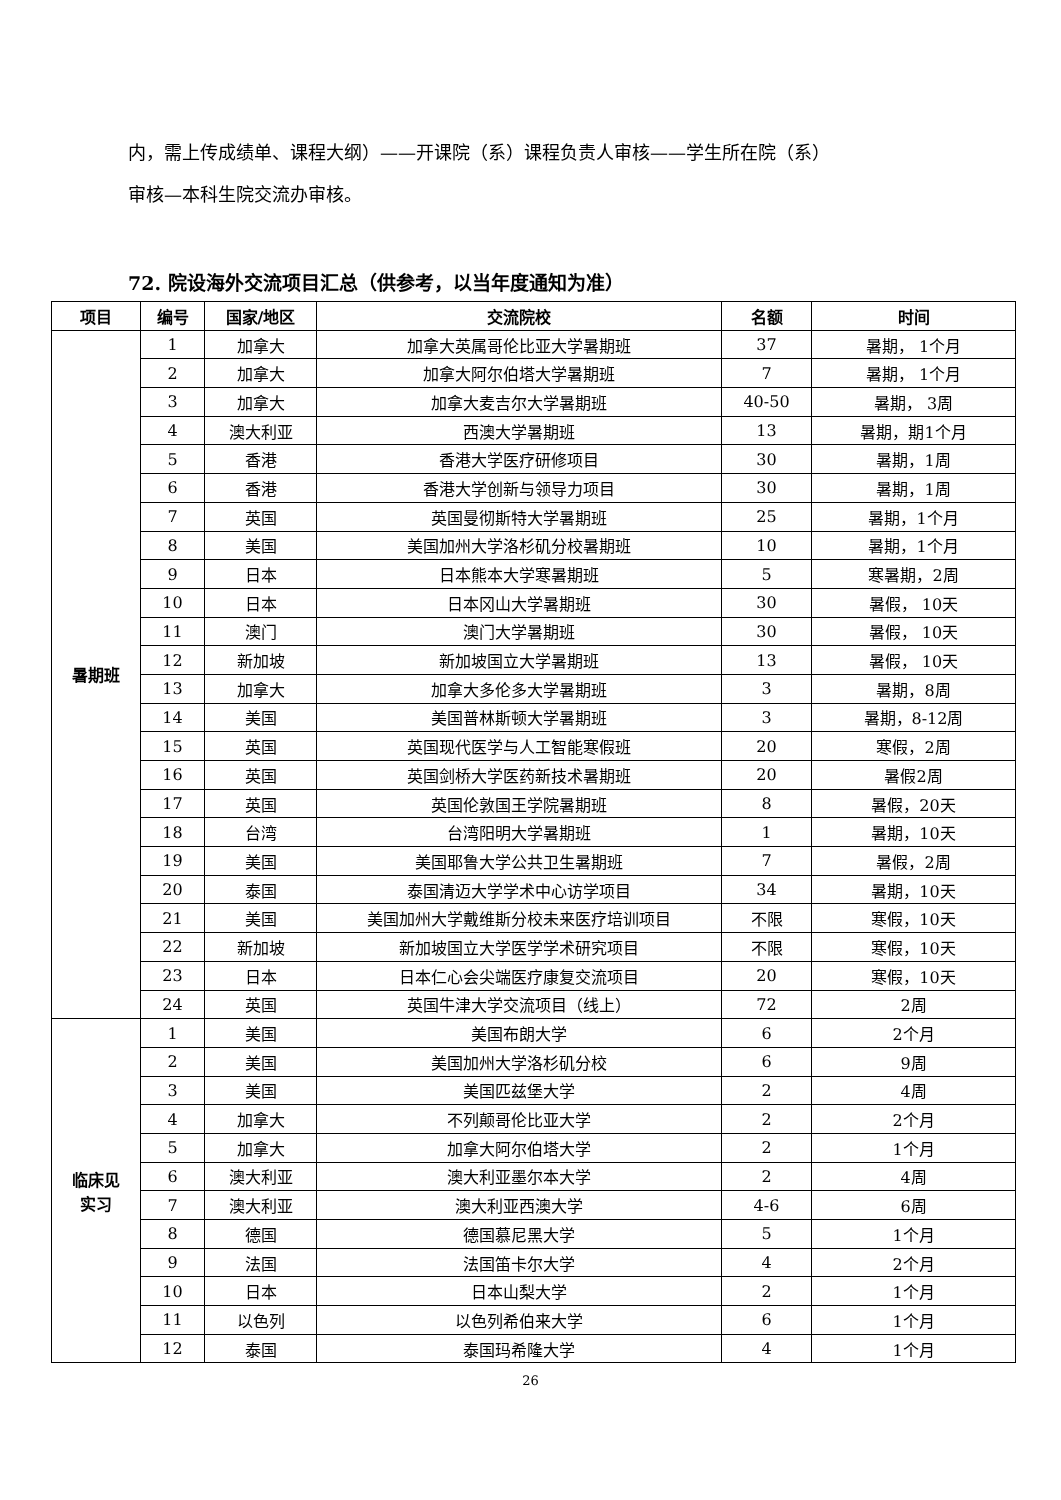内，需上传成绩单、课程大纲）——开课院（系）课程负责人审核——学生所在院（系）
审核—本科生院交流办审核。
72. 院设海外交流项目汇总（供参考，以当年度通知为准）
| 项目 | 编号 | 国家/地区 | 交流院校 | 名额 | 时间 |
| --- | --- | --- | --- | --- | --- |
| 暑期班 | 1 | 加拿大 | 加拿大英属哥伦比亚大学暑期班 | 37 | 暑期， 1个月 |
| | 2 | 加拿大 | 加拿大阿尔伯塔大学暑期班 | 7 | 暑期， 1个月 |
| | 3 | 加拿大 | 加拿大麦吉尔大学暑期班 | 40-50 | 暑期， 3周 |
| | 4 | 澳大利亚 | 西澳大学暑期班 | 13 | 暑期，期1个月 |
| | 5 | 香港 | 香港大学医疗研修项目 | 30 | 暑期，1周 |
| | 6 | 香港 | 香港大学创新与领导力项目 | 30 | 暑期，1周 |
| | 7 | 英国 | 英国曼彻斯特大学暑期班 | 25 | 暑期，1个月 |
| | 8 | 美国 | 美国加州大学洛杉矶分校暑期班 | 10 | 暑期，1个月 |
| | 9 | 日本 | 日本熊本大学寒暑期班 | 5 | 寒暑期，2周 |
| | 10 | 日本 | 日本冈山大学暑期班 | 30 | 暑假， 10天 |
| | 11 | 澳门 | 澳门大学暑期班 | 30 | 暑假， 10天 |
| | 12 | 新加坡 | 新加坡国立大学暑期班 | 13 | 暑假， 10天 |
| | 13 | 加拿大 | 加拿大多伦多大学暑期班 | 3 | 暑期，8周 |
| | 14 | 美国 | 美国普林斯顿大学暑期班 | 3 | 暑期，8-12周 |
| | 15 | 英国 | 英国现代医学与人工智能寒假班 | 20 | 寒假，2周 |
| | 16 | 英国 | 英国剑桥大学医药新技术暑期班 | 20 | 暑假2周 |
| | 17 | 英国 | 英国伦敦国王学院暑期班 | 8 | 暑假，20天 |
| | 18 | 台湾 | 台湾阳明大学暑期班 | 1 | 暑期，10天 |
| | 19 | 美国 | 美国耶鲁大学公共卫生暑期班 | 7 | 暑假，2周 |
| | 20 | 泰国 | 泰国清迈大学学术中心访学项目 | 34 | 暑期，10天 |
| | 21 | 美国 | 美国加州大学戴维斯分校未来医疗培训项目 | 不限 | 寒假，10天 |
| | 22 | 新加坡 | 新加坡国立大学医学学术研究项目 | 不限 | 寒假，10天 |
| | 23 | 日本 | 日本仁心会尖端医疗康复交流项目 | 20 | 寒假，10天 |
| | 24 | 英国 | 英国牛津大学交流项目（线上） | 72 | 2周 |
| 临床见 实习 | 1 | 美国 | 美国布朗大学 | 6 | 2个月 |
| | 2 | 美国 | 美国加州大学洛杉矶分校 | 6 | 9周 |
| | 3 | 美国 | 美国匹兹堡大学 | 2 | 4周 |
| | 4 | 加拿大 | 不列颠哥伦比亚大学 | 2 | 2个月 |
| | 5 | 加拿大 | 加拿大阿尔伯塔大学 | 2 | 1个月 |
| | 6 | 澳大利亚 | 澳大利亚墨尔本大学 | 2 | 4周 |
| | 7 | 澳大利亚 | 澳大利亚西澳大学 | 4-6 | 6周 |
| | 8 | 德国 | 德国慕尼黑大学 | 5 | 1个月 |
| | 9 | 法国 | 法国笛卡尔大学 | 4 | 2个月 |
| | 10 | 日本 | 日本山梨大学 | 2 | 1个月 |
| | 11 | 以色列 | 以色列希伯来大学 | 6 | 1个月 |
| | 12 | 泰国 | 泰国玛希隆大学 | 4 | 1个月 |
26